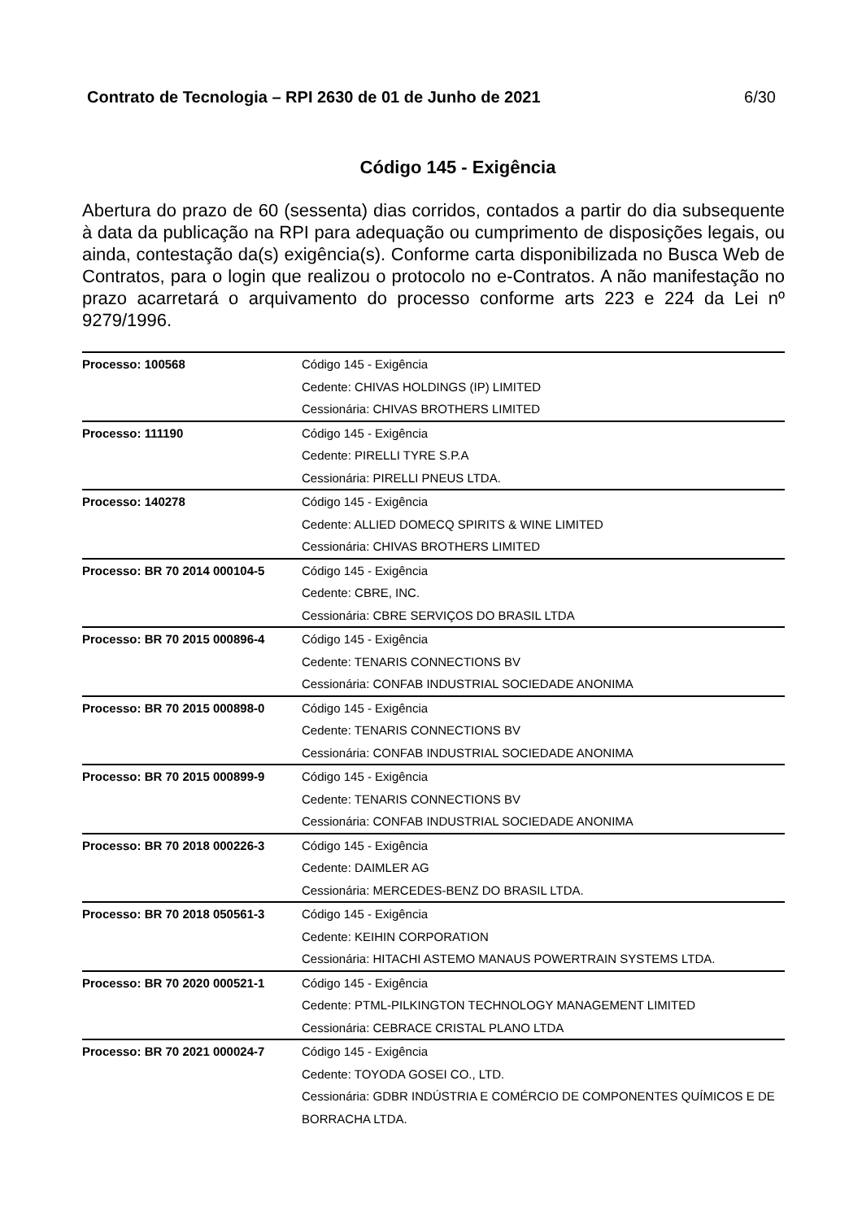Contrato de Tecnologia – RPI 2630 de 01 de Junho de 2021 6/30
Código 145 - Exigência
Abertura do prazo de 60 (sessenta) dias corridos, contados a partir do dia subsequente à data da publicação na RPI para adequação ou cumprimento de disposições legais, ou ainda, contestação da(s) exigência(s). Conforme carta disponibilizada no Busca Web de Contratos, para o login que realizou o protocolo no e-Contratos. A não manifestação no prazo acarretará o arquivamento do processo conforme arts 223 e 224 da Lei nº 9279/1996.
| Processo: 100568 | Código 145 - Exigência Cedente: CHIVAS HOLDINGS (IP) LIMITED Cessionária: CHIVAS BROTHERS LIMITED |
| Processo: 111190 | Código 145 - Exigência Cedente: PIRELLI TYRE S.P.A Cessionária: PIRELLI PNEUS LTDA. |
| Processo: 140278 | Código 145 - Exigência Cedente: ALLIED DOMECQ SPIRITS & WINE LIMITED Cessionária: CHIVAS BROTHERS LIMITED |
| Processo: BR 70 2014 000104-5 | Código 145 - Exigência Cedente: CBRE, INC. Cessionária: CBRE SERVIÇOS DO BRASIL LTDA |
| Processo: BR 70 2015 000896-4 | Código 145 - Exigência Cedente: TENARIS CONNECTIONS BV Cessionária: CONFAB INDUSTRIAL SOCIEDADE ANONIMA |
| Processo: BR 70 2015 000898-0 | Código 145 - Exigência Cedente: TENARIS CONNECTIONS BV Cessionária: CONFAB INDUSTRIAL SOCIEDADE ANONIMA |
| Processo: BR 70 2015 000899-9 | Código 145 - Exigência Cedente: TENARIS CONNECTIONS BV Cessionária: CONFAB INDUSTRIAL SOCIEDADE ANONIMA |
| Processo: BR 70 2018 000226-3 | Código 145 - Exigência Cedente: DAIMLER AG Cessionária: MERCEDES-BENZ DO BRASIL LTDA. |
| Processo: BR 70 2018 050561-3 | Código 145 - Exigência Cedente: KEIHIN CORPORATION Cessionária: HITACHI ASTEMO MANAUS POWERTRAIN SYSTEMS LTDA. |
| Processo: BR 70 2020 000521-1 | Código 145 - Exigência Cedente: PTML-PILKINGTON TECHNOLOGY MANAGEMENT LIMITED Cessionária: CEBRACE CRISTAL PLANO LTDA |
| Processo: BR 70 2021 000024-7 | Código 145 - Exigência Cedente: TOYODA GOSEI CO., LTD. Cessionária: GDBR INDÚSTRIA E COMÉRCIO DE COMPONENTES QUÍMICOS E DE BORRACHA LTDA. |